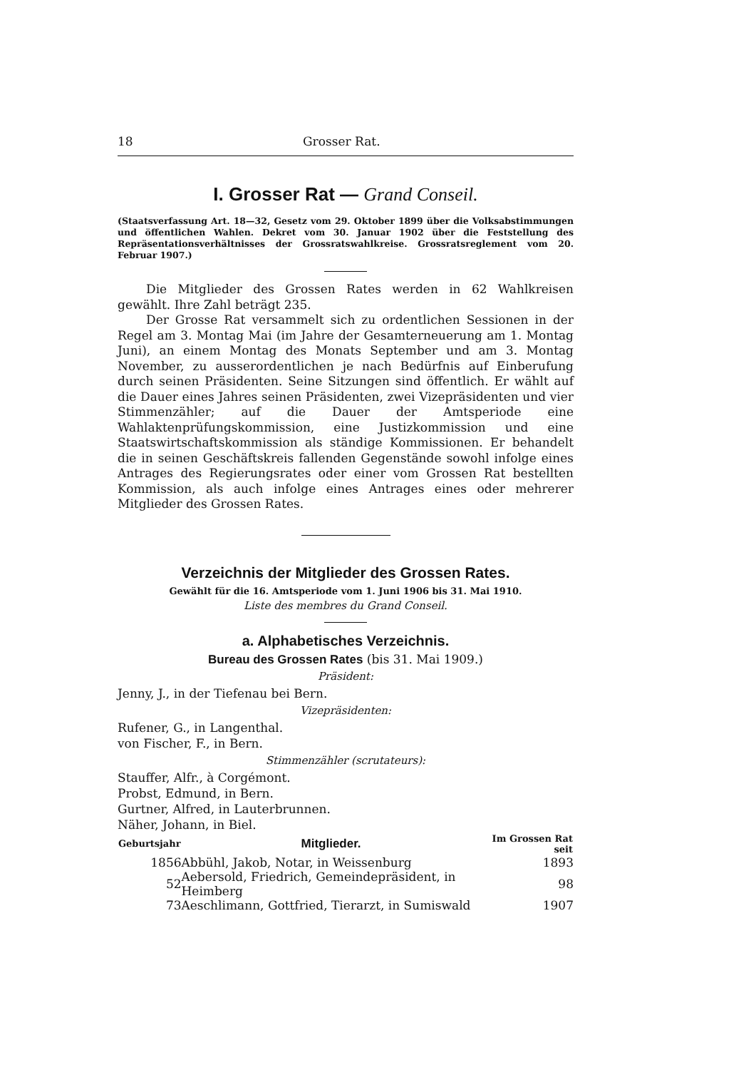18 Grosser Rat.
I. Grosser Rat — Grand Conseil.
(Staatsverfassung Art. 18—32, Gesetz vom 29. Oktober 1899 über die Volksabstimmungen und öffentlichen Wahlen. Dekret vom 30. Januar 1902 über die Feststellung des Repräsentationsverhältnisses der Grossratswahlkreise. Grossratsreglement vom 20. Februar 1907.)
Die Mitglieder des Grossen Rates werden in 62 Wahlkreisen gewählt. Ihre Zahl beträgt 235.
Der Grosse Rat versammelt sich zu ordentlichen Sessionen in der Regel am 3. Montag Mai (im Jahre der Gesamterneuerung am 1. Montag Juni), an einem Montag des Monats September und am 3. Montag November, zu ausserordentlichen je nach Bedürfnis auf Einberufung durch seinen Präsidenten. Seine Sitzungen sind öffentlich. Er wählt auf die Dauer eines Jahres seinen Präsidenten, zwei Vizepräsidenten und vier Stimmenzähler; auf die Dauer der Amtsperiode eine Wahlaktenprüfungskommission, eine Justizkommission und eine Staatswirtschaftskommission als ständige Kommissionen. Er behandelt die in seinen Geschäftskreis fallenden Gegenstände sowohl infolge eines Antrages des Regierungsrates oder einer vom Grossen Rat bestellten Kommission, als auch infolge eines Antrages eines oder mehrerer Mitglieder des Grossen Rates.
Verzeichnis der Mitglieder des Grossen Rates.
Gewählt für die 16. Amtsperiode vom 1. Juni 1906 bis 31. Mai 1910.
Liste des membres du Grand Conseil.
a. Alphabetisches Verzeichnis.
Bureau des Grossen Rates (bis 31. Mai 1909.)
Präsident:
Jenny, J., in der Tiefenau bei Bern.
Vizepräsidenten:
Rufener, G., in Langenthal.
von Fischer, F., in Bern.
Stimmenzähler (scrutateurs):
Stauffer, Alfr., à Corgémont.
Probst, Edmund, in Bern.
Gurtner, Alfred, in Lauterbrunnen.
Näher, Johann, in Biel.
| Geburtsjahr | Mitglieder. | Im Grossen Rat seit |
| --- | --- | --- |
| 1856 | Abbühl, Jakob, Notar, in Weissenburg | 1893 |
| 52 | Aebersold, Friedrich, Gemeindepräsident, in Heimberg | 98 |
| 73 | Aeschlimann, Gottfried, Tierarzt, in Sumiswald | 1907 |